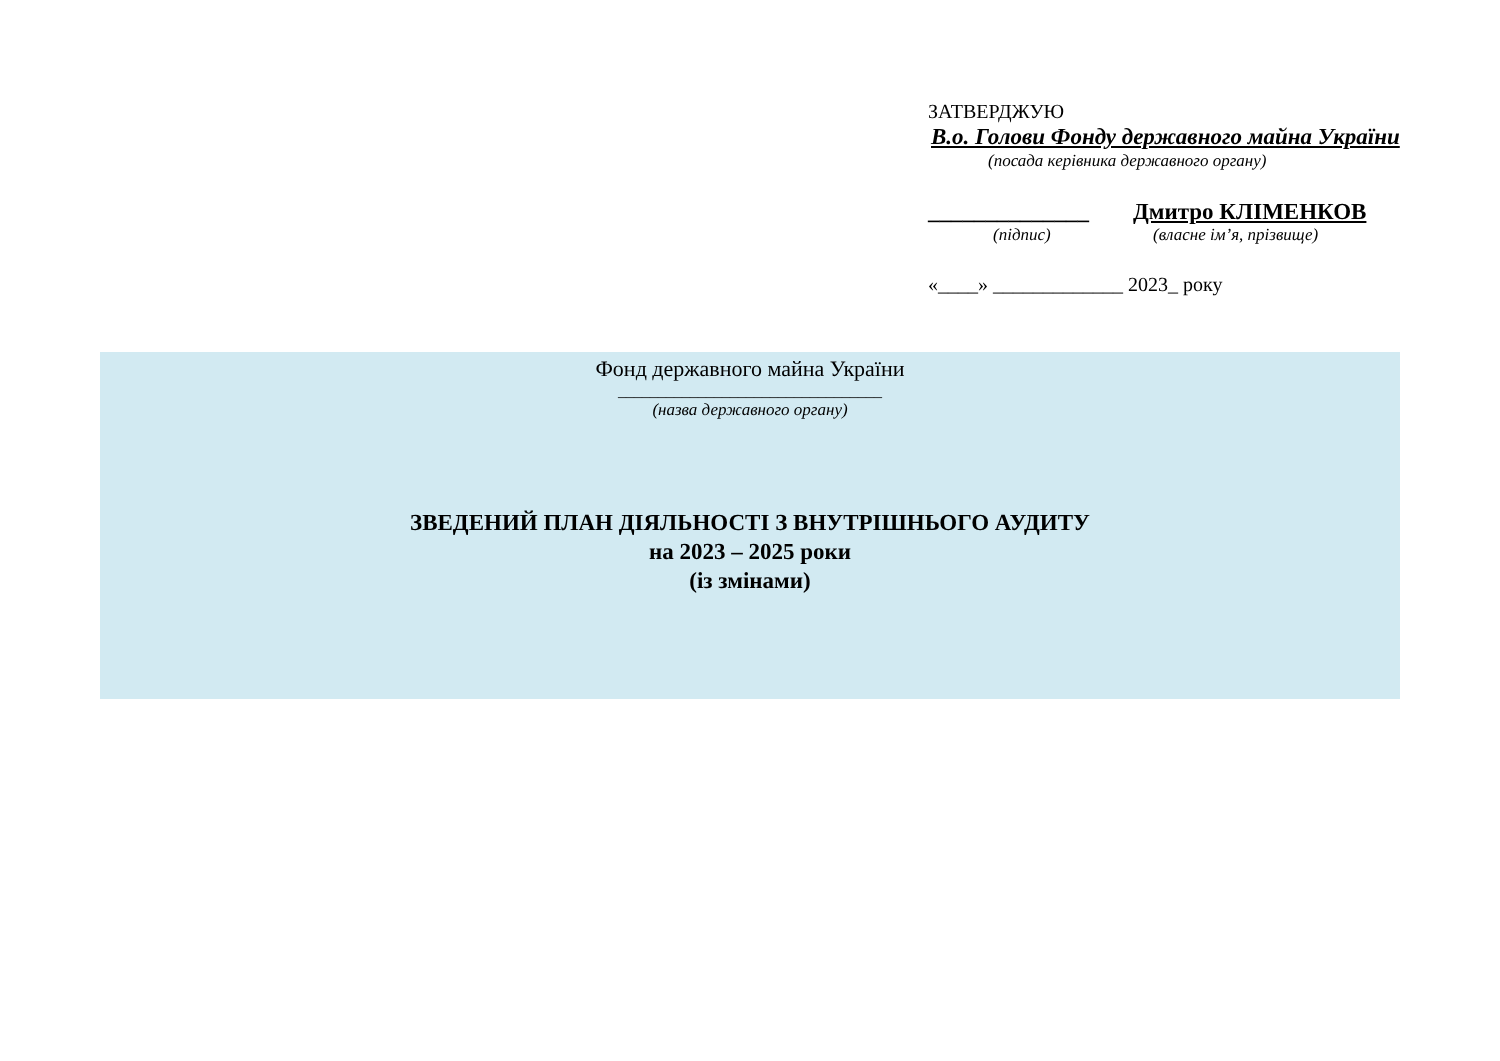ЗАТВЕРДЖУЮ
В.о. Голови Фонду державного майна України
(посада керівника державного органу)
______________ Дмитро КЛІМЕНКОВ
(підпис) (власне ім’я, прізвище)
«____» _____________ 2023_ року
Фонд державного майна України
_________________________________
(назва державного органу)
ЗВЕДЕНИЙ ПЛАН ДІЯЛЬНОСТІ З ВНУТРІШНЬОГО АУДИТУ
на 2023 – 2025 роки
(із змінами)